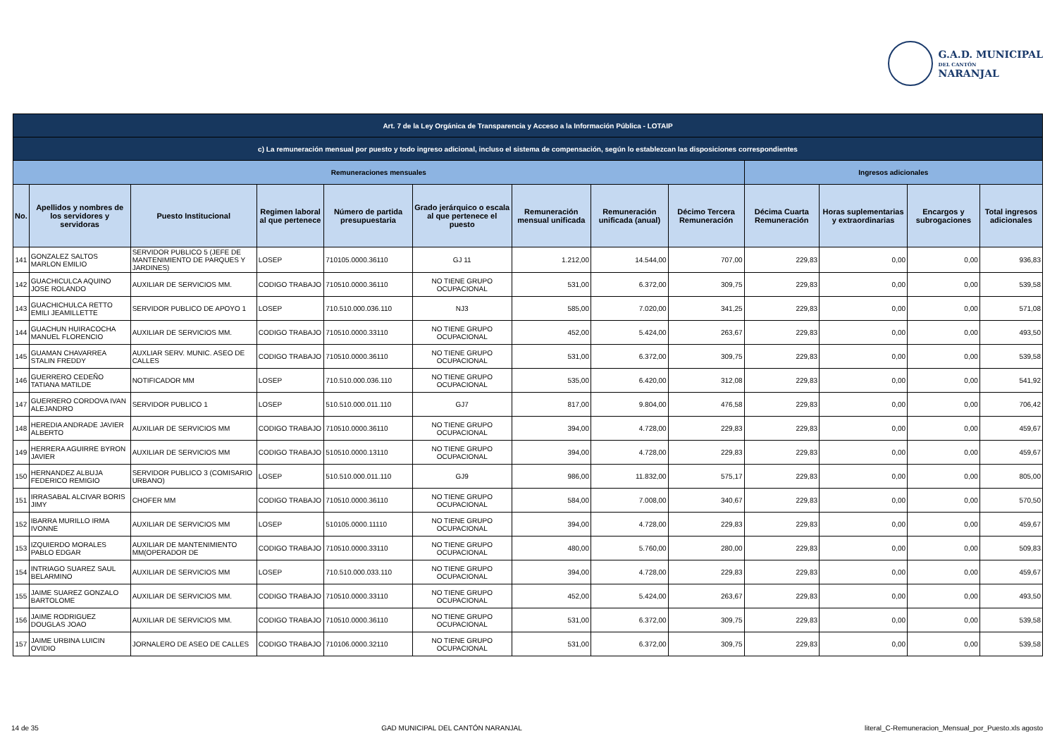G.A.D. MUNICIPAL
DEL CANTÓN
NARANJAL
| Art. 7 de la Ley Orgánica de Transparencia y Acceso a la Información Pública - LOTAIP | | | | | | | | | | | | |
| c) La remuneración mensual por puesto y todo ingreso adicional, incluso el sistema de compensación, según lo establezcan las disposiciones correspondientes | | | | | | | | | | | | |
| Remuneraciones mensuales | | | | | | | | | Ingresos adicionales | | | |
| No. | Apellidos y nombres de los servidores y servidoras | Puesto Institucional | Regimen laboral al que pertenece | Número de partida presupuestaria | Grado jerárquico o escala al que pertenece el puesto | Remuneración mensual unificada | Remuneración unificada (anual) | Décimo Tercera Remuneración | Décima Cuarta Remuneración | Horas suplementarias y extraordinarias | Encargos y subrogaciones | Total ingresos adicionales |
| 141 | GONZALEZ SALTOS MARLON EMILIO | SERVIDOR PUBLICO 5 (JEFE DE MANTENIMIENTO DE PARQUES Y JARDINES) | LOSEP | 710105.0000.36110 | GJ 11 | 1.212,00 | 14.544,00 | 707,00 | 229,83 | 0,00 | 0,00 | 936,83 |
| 142 | GUACHICULCA AQUINO JOSE ROLANDO | AUXILIAR DE SERVICIOS MM. | CODIGO TRABAJO | 710510.0000.36110 | NO TIENE GRUPO OCUPACIONAL | 531,00 | 6.372,00 | 309,75 | 229,83 | 0,00 | 0,00 | 539,58 |
| 143 | GUACHICHULCA RETTO EMILI JEAMILLETTE | SERVIDOR PUBLICO DE APOYO 1 | LOSEP | 710.510.000.036.110 | NJ3 | 585,00 | 7.020,00 | 341,25 | 229,83 | 0,00 | 0,00 | 571,08 |
| 144 | GUACHUN HUIRACOCHA MANUEL FLORENCIO | AUXILIAR DE SERVICIOS MM. | CODIGO TRABAJO | 710510.0000.33110 | NO TIENE GRUPO OCUPACIONAL | 452,00 | 5.424,00 | 263,67 | 229,83 | 0,00 | 0,00 | 493,50 |
| 145 | GUAMAN CHAVARREA STALIN FREDDY | AUXLIAR SERV. MUNIC. ASEO DE CALLES | CODIGO TRABAJO | 710510.0000.36110 | NO TIENE GRUPO OCUPACIONAL | 531,00 | 6.372,00 | 309,75 | 229,83 | 0,00 | 0,00 | 539,58 |
| 146 | GUERRERO CEDEÑO TATIANA MATILDE | NOTIFICADOR MM | LOSEP | 710.510.000.036.110 | NO TIENE GRUPO OCUPACIONAL | 535,00 | 6.420,00 | 312,08 | 229,83 | 0,00 | 0,00 | 541,92 |
| 147 | GUERRERO CORDOVA IVAN ALEJANDRO | SERVIDOR PUBLICO 1 | LOSEP | 510.510.000.011.110 | GJ7 | 817,00 | 9.804,00 | 476,58 | 229,83 | 0,00 | 0,00 | 706,42 |
| 148 | HEREDIA ANDRADE JAVIER ALBERTO | AUXILIAR DE SERVICIOS MM | CODIGO TRABAJO | 710510.0000.36110 | NO TIENE GRUPO OCUPACIONAL | 394,00 | 4.728,00 | 229,83 | 229,83 | 0,00 | 0,00 | 459,67 |
| 149 | HERRERA AGUIRRE BYRON JAVIER | AUXILIAR DE SERVICIOS MM | CODIGO TRABAJO | 510510.0000.13110 | NO TIENE GRUPO OCUPACIONAL | 394,00 | 4.728,00 | 229,83 | 229,83 | 0,00 | 0,00 | 459,67 |
| 150 | HERNANDEZ ALBUJA FEDERICO REMIGIO | SERVIDOR PUBLICO 3 (COMISARIO URBANO) | LOSEP | 510.510.000.011.110 | GJ9 | 986,00 | 11.832,00 | 575,17 | 229,83 | 0,00 | 0,00 | 805,00 |
| 151 | IRRASABAL ALCIVAR BORIS JIMY | CHOFER MM | CODIGO TRABAJO | 710510.0000.36110 | NO TIENE GRUPO OCUPACIONAL | 584,00 | 7.008,00 | 340,67 | 229,83 | 0,00 | 0,00 | 570,50 |
| 152 | IBARRA MURILLO IRMA IVONNE | AUXILIAR DE SERVICIOS MM | LOSEP | 510105.0000.11110 | NO TIENE GRUPO OCUPACIONAL | 394,00 | 4.728,00 | 229,83 | 229,83 | 0,00 | 0,00 | 459,67 |
| 153 | IZQUIERDO MORALES PABLO EDGAR | AUXILIAR DE MANTENIMIENTO MM(OPERADOR DE | CODIGO TRABAJO | 710510.0000.33110 | NO TIENE GRUPO OCUPACIONAL | 480,00 | 5.760,00 | 280,00 | 229,83 | 0,00 | 0,00 | 509,83 |
| 154 | INTRIAGO SUAREZ SAUL BELARMINO | AUXILIAR DE SERVICIOS MM | LOSEP | 710.510.000.033.110 | NO TIENE GRUPO OCUPACIONAL | 394,00 | 4.728,00 | 229,83 | 229,83 | 0,00 | 0,00 | 459,67 |
| 155 | JAIME SUAREZ GONZALO BARTOLOME | AUXILIAR DE SERVICIOS MM. | CODIGO TRABAJO | 710510.0000.33110 | NO TIENE GRUPO OCUPACIONAL | 452,00 | 5.424,00 | 263,67 | 229,83 | 0,00 | 0,00 | 493,50 |
| 156 | JAIME RODRIGUEZ DOUGLAS JOAO | AUXILIAR DE SERVICIOS MM. | CODIGO TRABAJO | 710510.0000.36110 | NO TIENE GRUPO OCUPACIONAL | 531,00 | 6.372,00 | 309,75 | 229,83 | 0,00 | 0,00 | 539,58 |
| 157 | JAIME URBINA LUICIN OVIDIO | JORNALERO DE ASEO DE CALLES | CODIGO TRABAJO | 710106.0000.32110 | NO TIENE GRUPO OCUPACIONAL | 531,00 | 6.372,00 | 309,75 | 229,83 | 0,00 | 0,00 | 539,58 |
14 de 35 GAD MUNICIPAL DEL CANTÓN NARANJAL literal_C-Remuneracion_Mensual_por_Puesto.xls agosto